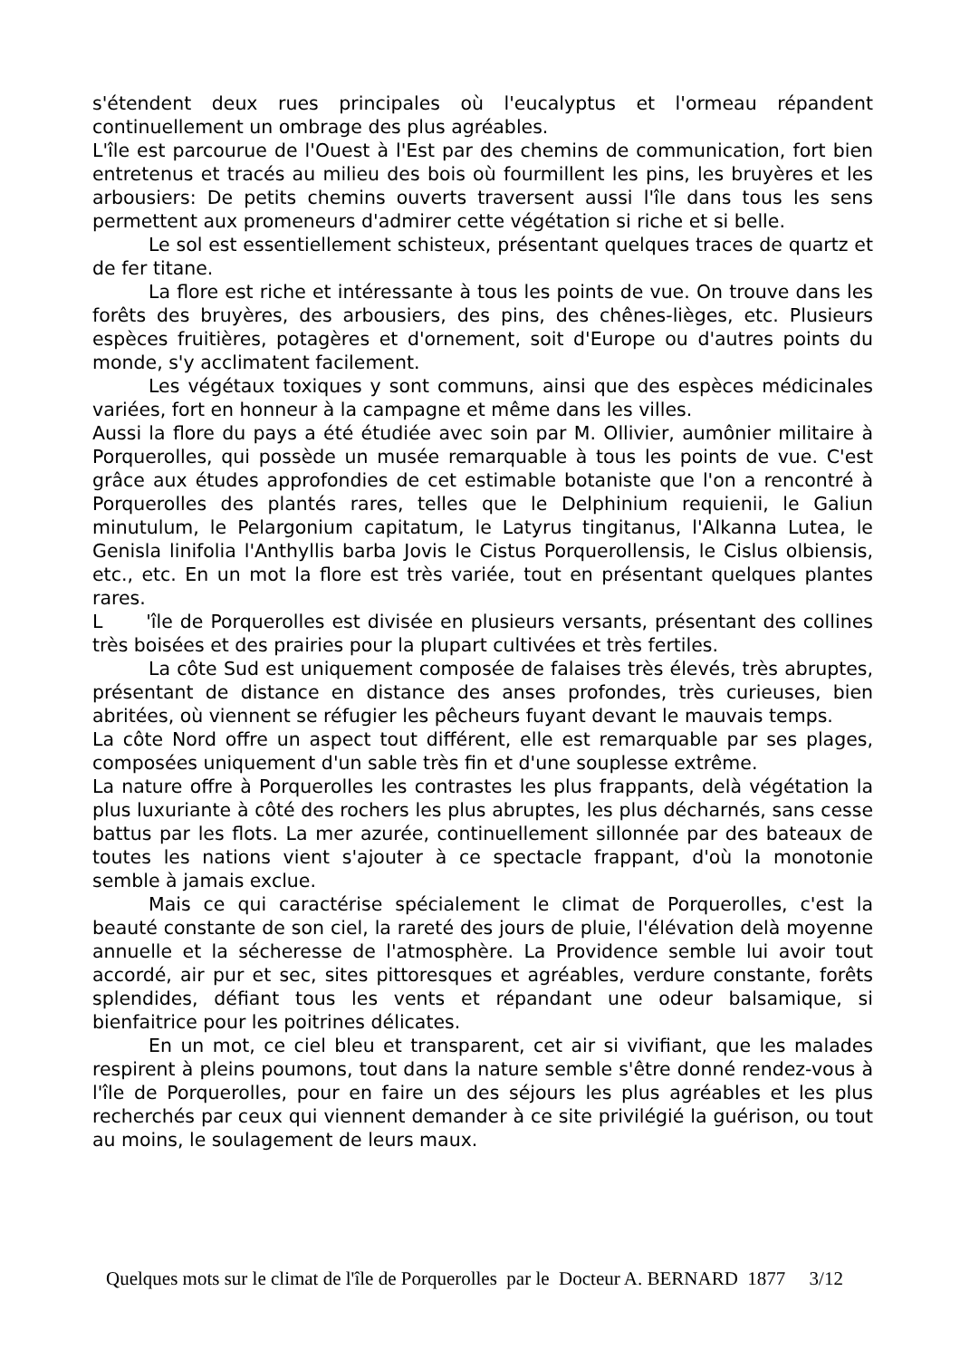s'étendent deux rues principales où l'eucalyptus et l'ormeau répandent continuellement un ombrage des plus agréables.
L'île est parcourue de l'Ouest à l'Est par des chemins de communication, fort bien entretenus et tracés au milieu des bois où fourmillent les pins, les bruyères et les arbousiers: De petits chemins ouverts traversent aussi l'île dans tous les sens permettent aux promeneurs d'admirer cette végétation si riche et si belle.
Le sol est essentiellement schisteux, présentant quelques traces de quartz et de fer titane.
La flore est riche et intéressante à tous les points de vue. On trouve dans les forêts des bruyères, des arbousiers, des pins, des chênes-lièges, etc. Plusieurs espèces fruitières, potagères et d'ornement, soit d'Europe ou d'autres points du monde, s'y acclimatent facilement.
Les végétaux toxiques y sont communs, ainsi que des espèces médicinales variées, fort en honneur à la campagne et même dans les villes.
Aussi la flore du pays a été étudiée avec soin par M. Ollivier, aumônier militaire à Porquerolles, qui possède un musée remarquable à tous les points de vue. C'est grâce aux études approfondies de cet estimable botaniste que l'on a rencontré à Porquerolles des plantés rares, telles que le Delphinium requienii, le Galiun minutulum, le Pelargonium capitatum, le Latyrus tingitanus, l'Alkanna Lutea, le Genisla linifolia l'Anthyllis barba Jovis le Cistus Porquerollensis, le Cislus olbiensis, etc., etc. En un mot la flore est très variée, tout en présentant quelques plantes rares.
L 'île de Porquerolles est divisée en plusieurs versants, présentant des collines très boisées et des prairies pour la plupart cultivées et très fertiles.
La côte Sud est uniquement composée de falaises très élevés, très abruptes, présentant de distance en distance des anses profondes, très curieuses, bien abritées, où viennent se réfugier les pêcheurs fuyant devant le mauvais temps.
La côte Nord offre un aspect tout différent, elle est remarquable par ses plages, composées uniquement d'un sable très fin et d'une souplesse extrême.
La nature offre à Porquerolles les contrastes les plus frappants, delà végétation la plus luxuriante à côté des rochers les plus abruptes, les plus décharnés, sans cesse battus par les flots. La mer azurée, continuellement sillonnée par des bateaux de toutes les nations vient s'ajouter à ce spectacle frappant, d'où la monotonie semble à jamais exclue.
Mais ce qui caractérise spécialement le climat de Porquerolles, c'est la beauté constante de son ciel, la rareté des jours de pluie, l'élévation delà moyenne annuelle et la sécheresse de l'atmosphère. La Providence semble lui avoir tout accordé, air pur et sec, sites pittoresques et agréables, verdure constante, forêts splendides, défiant tous les vents et répandant une odeur balsamique, si bienfaitrice pour les poitrines délicates.
En un mot, ce ciel bleu et transparent, cet air si vivifiant, que les malades respirent à pleins poumons, tout dans la nature semble s'être donné rendez-vous à l'île de Porquerolles, pour en faire un des séjours les plus agréables et les plus recherchés par ceux qui viennent demander à ce site privilégié la guérison, ou tout au moins, le soulagement de leurs maux.
Quelques mots sur le climat de l'île de Porquerolles par le Docteur A. BERNARD 1877 3/12